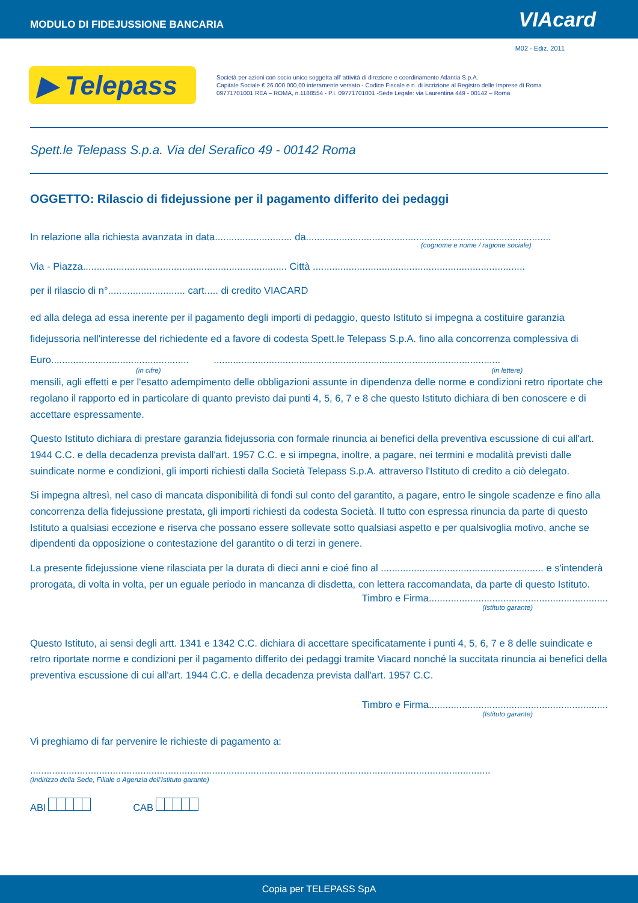MODULO DI FIDEJUSSIONE BANCARIA VIAcard
M02 - Ediz. 2011
▶ Telepass
Società per azioni con socio unico soggetta all' attività di direzione e coordinamento Atlantia S.p.A.
Capitale Sociale € 26.000.000,00 interamente versato - Codice Fiscale e n. di iscrizione al Registro delle Imprese di Roma
09771701001 REA – ROMA, n.1188554 - P.I. 09771701001 -Sede Legale: via Laurentina 449 - 00142 – Roma
Spett.le Telepass S.p.a. Via del Serafico 49 - 00142 Roma
OGGETTO: Rilascio di fidejussione per il pagamento differito dei pedaggi
In relazione alla richiesta avanzata in data............................ da.........................................................................................
(cognome e nome / ragione sociale)
Via - Piazza.......................................................................... Città .............................................................................
per il rilascio di n°............................ cart..... di credito VIACARD
ed alla delega ad essa inerente per il pagamento degli importi di pedaggio, questo Istituto si impegna a costituire garanzia fidejussoria nell'interesse del richiedente ed a favore di codesta Spett.le Telepass S.p.A. fino alla concorrenza complessiva di Euro.................................................. ........................................................................................................
(in cifre) (in lettere)
mensili, agli effetti e per l'esatto adempimento delle obbligazioni assunte in dipendenza delle norme e condizioni retro riportate che regolano il rapporto ed in particolare di quanto previsto dai punti 4, 5, 6, 7 e 8 che questo Istituto dichiara di ben conoscere e di accettare espressamente.
Questo Istituto dichiara di prestare garanzia fidejussoria con formale rinuncia ai benefici della preventiva escussione di cui all'art. 1944 C.C. e della decadenza prevista dall'art. 1957 C.C. e si impegna, inoltre, a pagare, nei termini e modalità previsti dalle suindicate norme e condizioni, gli importi richiesti dalla Società Telepass S.p.A. attraverso l'Istituto di credito a ciò delegato.
Si impegna altresì, nel caso di mancata disponibilità di fondi sul conto del garantito, a pagare, entro le singole scadenze e fino alla concorrenza della fidejussione prestata, gli importi richiesti da codesta Società. Il tutto con espressa rinuncia da parte di questo Istituto a qualsiasi eccezione e riserva che possano essere sollevate sotto qualsiasi aspetto e per qualsivoglia motivo, anche se dipendenti da opposizione o contestazione del garantito o di terzi in genere.
La presente fidejussione viene rilasciata per la durata di dieci anni e cioé fino al ........................................................... e s'intenderà prorogata, di volta in volta, per un eguale periodo in mancanza di disdetta, con lettera raccomandata, da parte di questo Istituto.
Timbro e Firma.................................................................
(Istituto garante)
Questo Istituto, ai sensi degli artt. 1341 e 1342 C.C. dichiara di accettare specificatamente i punti 4, 5, 6, 7 e 8 delle suindicate e retro riportate norme e condizioni per il pagamento differito dei pedaggi tramite Viacard nonché la succitata rinuncia ai benefici della preventiva escussione di cui all'art. 1944 C.C. e della decadenza prevista dall'art. 1957 C.C.
Timbro e Firma.................................................................
(Istituto garante)
Vi preghiamo di far pervenire le richieste di pagamento a:
.......................................................................................................................................................................
(Indirizzo della Sede, Filiale o Agenzia dell'Istituto garante)
ABI CAB
Copia per TELEPASS SpA